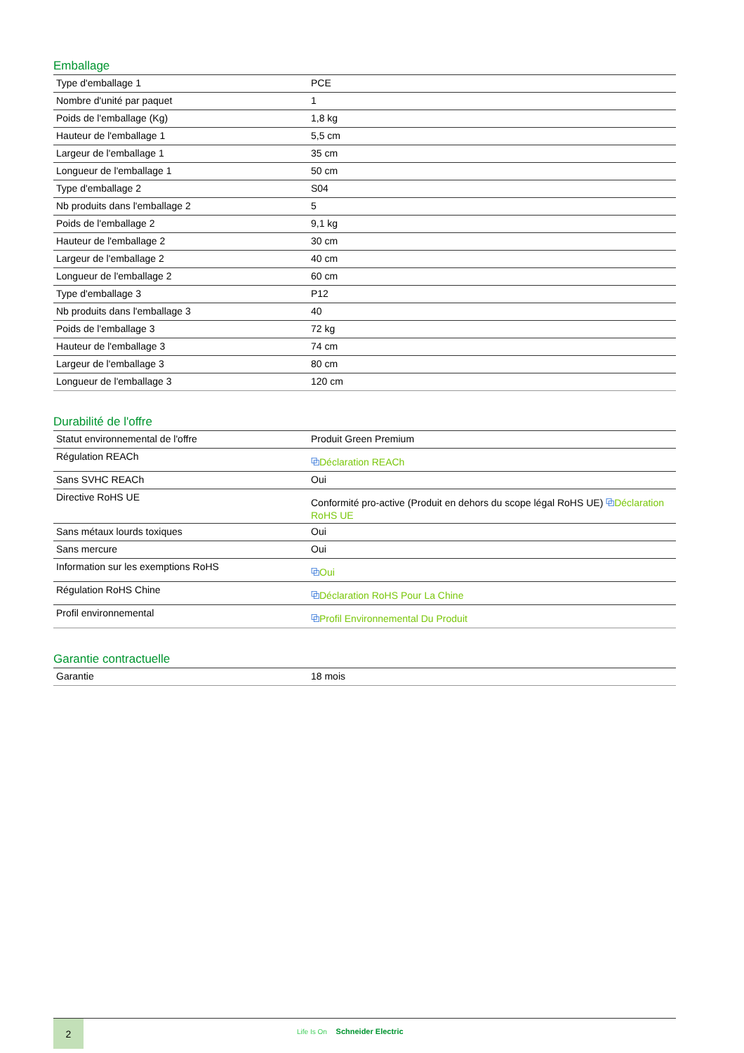Emballage
| Type d'emballage 1 | PCE |
| Nombre d'unité par paquet | 1 |
| Poids de l'emballage (Kg) | 1,8 kg |
| Hauteur de l'emballage 1 | 5,5 cm |
| Largeur de l'emballage 1 | 35 cm |
| Longueur de l'emballage 1 | 50 cm |
| Type d'emballage 2 | S04 |
| Nb produits dans l'emballage 2 | 5 |
| Poids de l'emballage 2 | 9,1 kg |
| Hauteur de l'emballage 2 | 30 cm |
| Largeur de l'emballage 2 | 40 cm |
| Longueur de l'emballage 2 | 60 cm |
| Type d'emballage 3 | P12 |
| Nb produits dans l'emballage 3 | 40 |
| Poids de l'emballage 3 | 72 kg |
| Hauteur de l'emballage 3 | 74 cm |
| Largeur de l'emballage 3 | 80 cm |
| Longueur de l'emballage 3 | 120 cm |
Durabilité de l'offre
| Statut environnemental de l'offre | Produit Green Premium |
| Régulation REACh | ⧉ Déclaration REACh |
| Sans SVHC REACh | Oui |
| Directive RoHS UE | Conformité pro-active (Produit en dehors du scope légal RoHS UE) ⧉ Déclaration RoHS UE |
| Sans métaux lourds toxiques | Oui |
| Sans mercure | Oui |
| Information sur les exemptions RoHS | ⧉ Oui |
| Régulation RoHS Chine | ⧉ Déclaration RoHS Pour La Chine |
| Profil environnemental | ⧉ Profil Environnemental Du Produit |
Garantie contractuelle
| Garantie | 18 mois |
2
Life Is On Schneider Electric